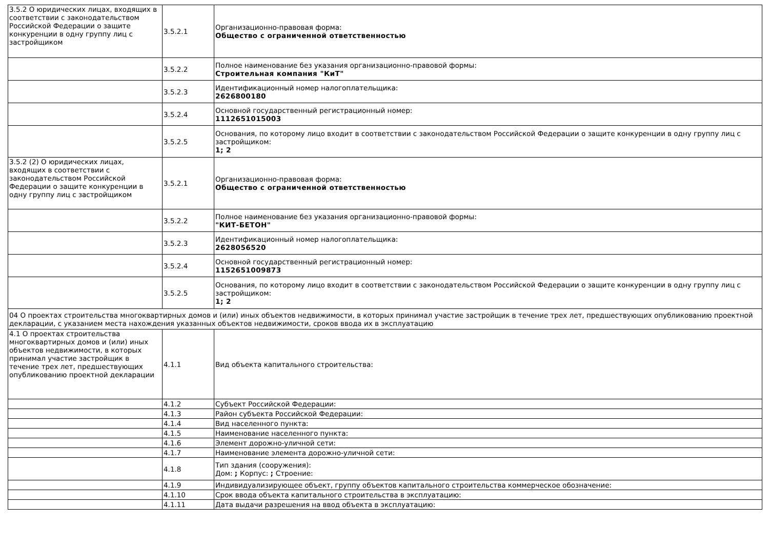| 3.5.2 О юридических лицах, входящих в соответствии с законодательством Российской Федерации о защите конкуренции в одну группу лиц с застройщиком | 3.5.2.1 | Организационно-правовая форма: Общество с ограниченной ответственностью |
| | 3.5.2.2 | Полное наименование без указания организационно-правовой формы: Строительная компания "КиТ" |
| | 3.5.2.3 | Идентификационный номер налогоплательщика: 2626800180 |
| | 3.5.2.4 | Основной государственный регистрационный номер: 1112651015003 |
| | 3.5.2.5 | Основания, по которому лицо входит в соответствии с законодательством Российской Федерации о защите конкуренции в одну группу лиц с застройщиком: 1; 2 |
| 3.5.2 (2) О юридических лицах, входящих в соответствии с законодательством Российской Федерации о защите конкуренции в одну группу лиц с застройщиком | 3.5.2.1 | Организационно-правовая форма: Общество с ограниченной ответственностью |
| | 3.5.2.2 | Полное наименование без указания организационно-правовой формы: "КИТ-БЕТОН" |
| | 3.5.2.3 | Идентификационный номер налогоплательщика: 2628056520 |
| | 3.5.2.4 | Основной государственный регистрационный номер: 1152651009873 |
| | 3.5.2.5 | Основания, по которому лицо входит в соответствии с законодательством Российской Федерации о защите конкуренции в одну группу лиц с застройщиком: 1; 2 |
| 04 О проектах строительства многоквартирных домов и (или) иных объектов недвижимости, в которых принимал участие застройщик в течение трех лет, предшествующих опубликованию проектной декларации, с указанием места нахождения указанных объектов недвижимости, сроков ввода их в эксплуатацию | | |
| 4.1 О проектах строительства многоквартирных домов и (или) иных объектов недвижимости, в которых принимал участие застройщик в течение трех лет, предшествующих опубликованию проектной декларации | 4.1.1 | Вид объекта капитального строительства: |
| | 4.1.2 | Субъект Российской Федерации: |
| | 4.1.3 | Район субъекта Российской Федерации: |
| | 4.1.4 | Вид населенного пункта: |
| | 4.1.5 | Наименование населенного пункта: |
| | 4.1.6 | Элемент дорожно-уличной сети: |
| | 4.1.7 | Наименование элемента дорожно-уличной сети: |
| | 4.1.8 | Тип здания (сооружения): Дом: ; Корпус: ; Строение: |
| | 4.1.9 | Индивидуализирующее объект, группу объектов капитального строительства коммерческое обозначение: |
| | 4.1.10 | Срок ввода объекта капитального строительства в эксплуатацию: |
| | 4.1.11 | Дата выдачи разрешения на ввод объекта в эксплуатацию: |